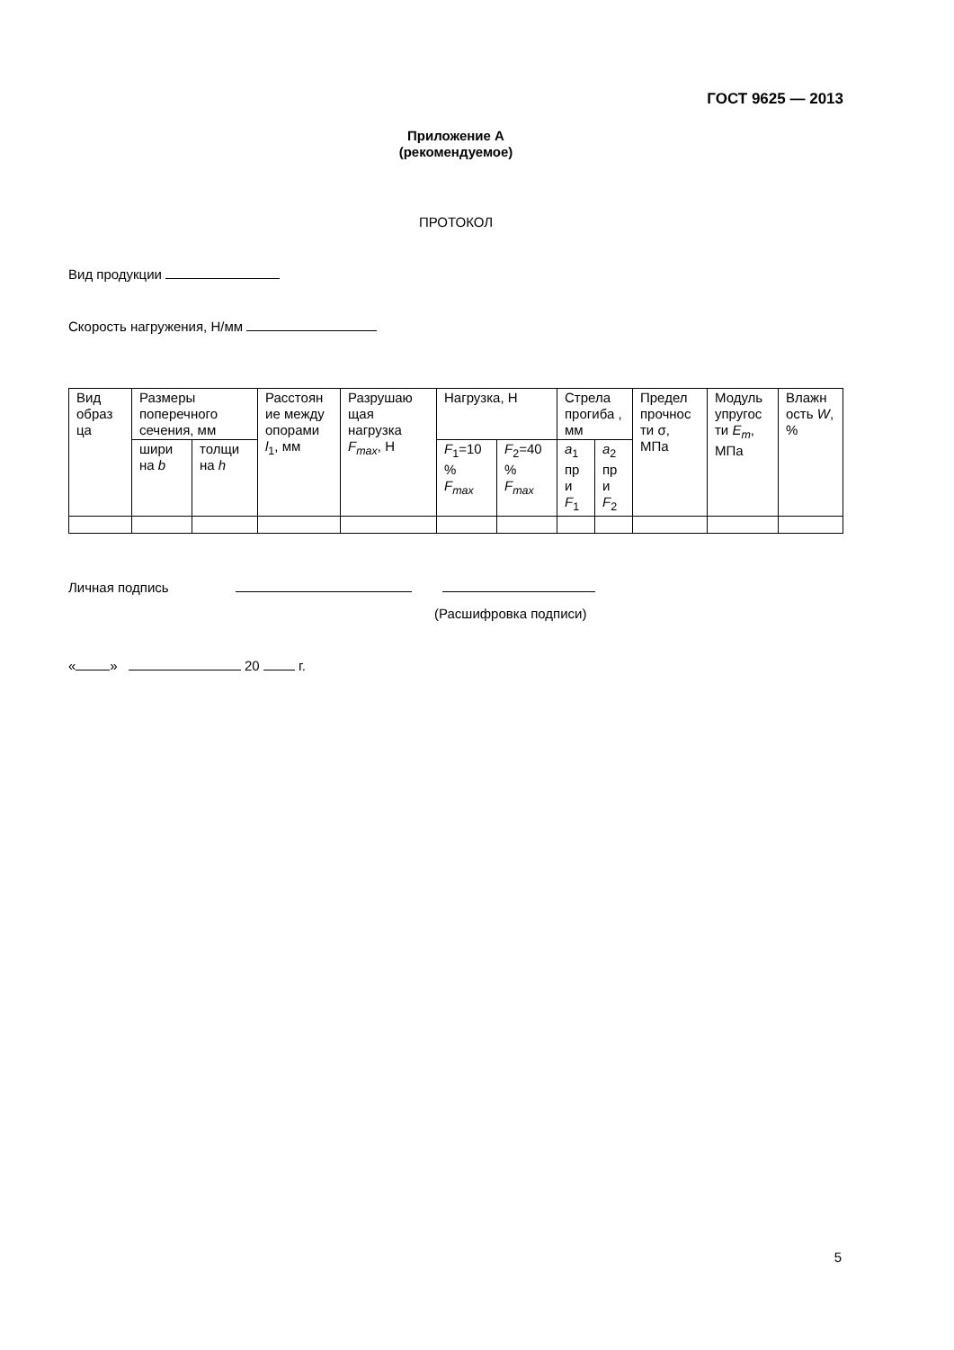ГОСТ 9625 — 2013
Приложение А
(рекомендуемое)
ПРОТОКОЛ
Вид продукции
Скорость нагружения, Н/мм
| Вид образ ца | Размеры поперечного сечения, мм | | Расстоян ие между опорами l<sub>1</sub>, мм | Разрушаю щая нагрузка F<sub>max</sub> , Н | Нагрузка, Н | | Стрела прогиба , мм | | Предел прочнос ти σ, МПа | Модуль упругос ти E<sub>m</sub> , МПа | Влажн ость W , % |
| | шири на b | толщи на h | | | F<sub>1</sub>=10 % F<sub>max</sub> | F<sub>2</sub>=40 % F<sub>max</sub> | a<sub>1</sub> пр и F<sub>1</sub> | a<sub>2</sub> пр и F<sub>2</sub> | | | |
Личная подпись
(Расшифровка подписи)
« » 20 г.
5